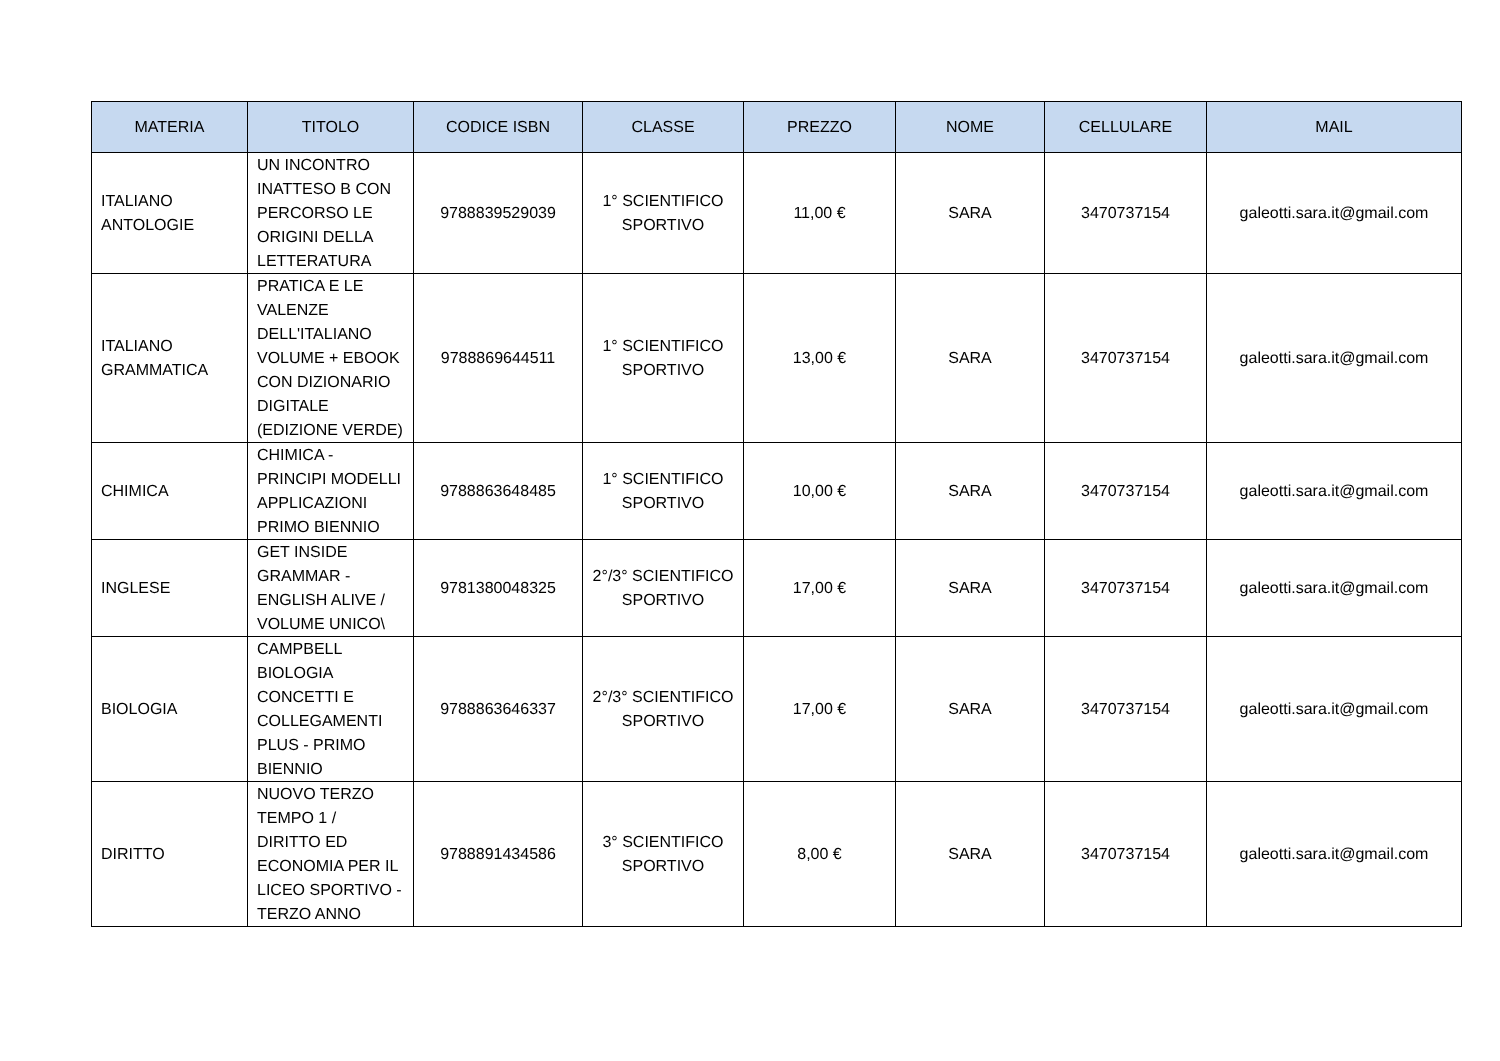| MATERIA | TITOLO | CODICE ISBN | CLASSE | PREZZO | NOME | CELLULARE | MAIL |
| --- | --- | --- | --- | --- | --- | --- | --- |
| ITALIANO ANTOLOGIE | UN INCONTRO INATTESO B CON PERCORSO LE ORIGINI DELLA LETTERATURA | 9788839529039 | 1° SCIENTIFICO SPORTIVO | 11,00 € | SARA | 3470737154 | galeotti.sara.it@gmail.com |
| ITALIANO GRAMMATICA | PRATICA E LE VALENZE DELL'ITALIANO VOLUME + EBOOK CON DIZIONARIO DIGITALE (EDIZIONE VERDE) | 9788869644511 | 1° SCIENTIFICO SPORTIVO | 13,00 € | SARA | 3470737154 | galeotti.sara.it@gmail.com |
| CHIMICA | CHIMICA - PRINCIPI MODELLI APPLICAZIONI PRIMO BIENNIO | 9788863648485 | 1° SCIENTIFICO SPORTIVO | 10,00 € | SARA | 3470737154 | galeotti.sara.it@gmail.com |
| INGLESE | GET INSIDE GRAMMAR - ENGLISH ALIVE / VOLUME UNICO\ | 9781380048325 | 2°/3° SCIENTIFICO SPORTIVO | 17,00 € | SARA | 3470737154 | galeotti.sara.it@gmail.com |
| BIOLOGIA | CAMPBELL BIOLOGIA CONCETTI E COLLEGAMENTI PLUS - PRIMO BIENNIO | 9788863646337 | 2°/3° SCIENTIFICO SPORTIVO | 17,00 € | SARA | 3470737154 | galeotti.sara.it@gmail.com |
| DIRITTO | NUOVO TERZO TEMPO 1 / DIRITTO ED ECONOMIA PER IL LICEO SPORTIVO - TERZO ANNO | 9788891434586 | 3° SCIENTIFICO SPORTIVO | 8,00 € | SARA | 3470737154 | galeotti.sara.it@gmail.com |